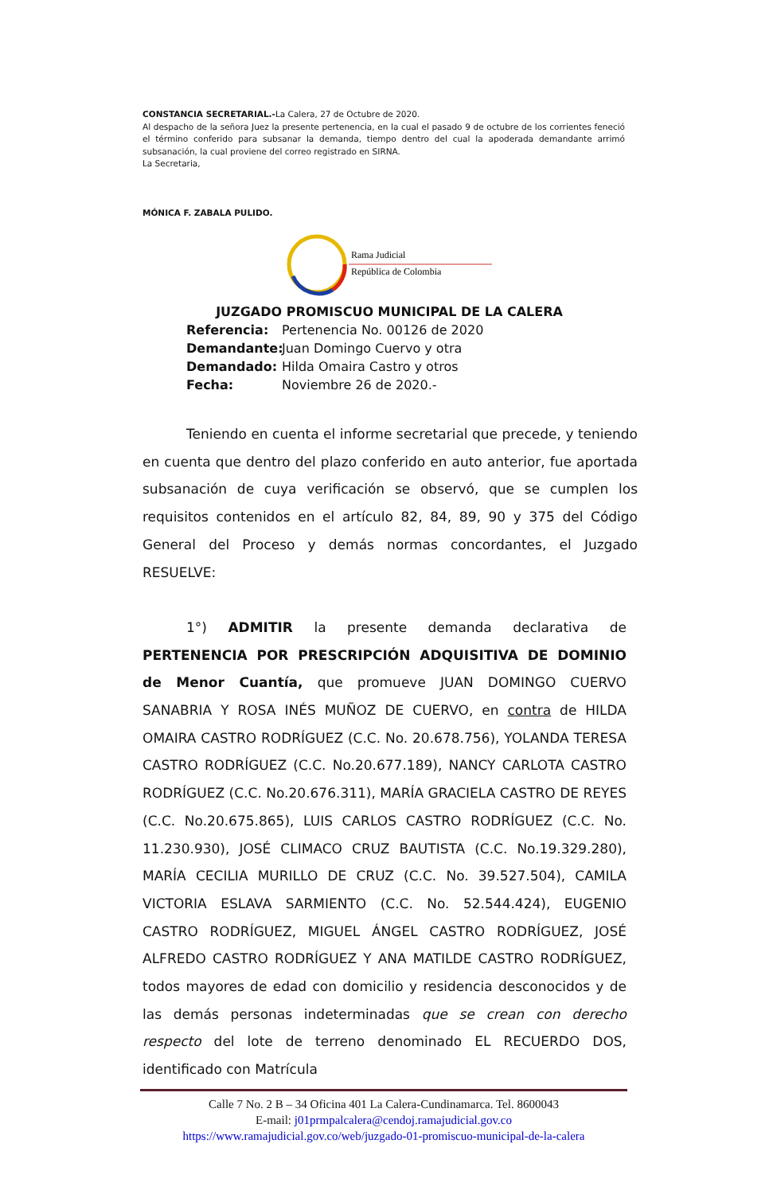CONSTANCIA SECRETARIAL.-La Calera, 27 de Octubre de 2020.
Al despacho de la señora Juez la presente pertenencia, en la cual el pasado 9 de octubre de los corrientes feneció el término conferido para subsanar la demanda, tiempo dentro del cual la apoderada demandante arrimó subsanación, la cual proviene del correo registrado en SIRNA.
La Secretaria,
MÓNICA F. ZABALA PULIDO.
Rama Judicial
República de Colombia
JUZGADO PROMISCUO MUNICIPAL DE LA CALERA
Referencia: Pertenencia No. 00126 de 2020
Demandante: Juan Domingo Cuervo y otra
Demandado: Hilda Omaira Castro y otros
Fecha: Noviembre 26 de 2020.-
Teniendo en cuenta el informe secretarial que precede, y teniendo en cuenta que dentro del plazo conferido en auto anterior, fue aportada subsanación de cuya verificación se observó, que se cumplen los requisitos contenidos en el artículo 82, 84, 89, 90 y 375 del Código General del Proceso y demás normas concordantes, el Juzgado RESUELVE:
1°) ADMITIR la presente demanda declarativa de PERTENENCIA POR PRESCRIPCIÓN ADQUISITIVA DE DOMINIO de Menor Cuantía, que promueve JUAN DOMINGO CUERVO SANABRIA Y ROSA INÉS MUÑOZ DE CUERVO, en contra de HILDA OMAIRA CASTRO RODRÍGUEZ (C.C. No. 20.678.756), YOLANDA TERESA CASTRO RODRÍGUEZ (C.C. No.20.677.189), NANCY CARLOTA CASTRO RODRÍGUEZ (C.C. No.20.676.311), MARÍA GRACIELA CASTRO DE REYES (C.C. No.20.675.865), LUIS CARLOS CASTRO RODRÍGUEZ (C.C. No. 11.230.930), JOSÉ CLIMACO CRUZ BAUTISTA (C.C. No.19.329.280), MARÍA CECILIA MURILLO DE CRUZ (C.C. No. 39.527.504), CAMILA VICTORIA ESLAVA SARMIENTO (C.C. No. 52.544.424), EUGENIO CASTRO RODRÍGUEZ, MIGUEL ÁNGEL CASTRO RODRÍGUEZ, JOSÉ ALFREDO CASTRO RODRÍGUEZ Y ANA MATILDE CASTRO RODRÍGUEZ, todos mayores de edad con domicilio y residencia desconocidos y de las demás personas indeterminadas que se crean con derecho respecto del lote de terreno denominado EL RECUERDO DOS, identificado con Matrícula
Calle 7 No. 2 B – 34 Oficina 401 La Calera-Cundinamarca. Tel. 8600043
E-mail: j01prmpalcalera@cendoj.ramajudicial.gov.co
https://www.ramajudicial.gov.co/web/juzgado-01-promiscuo-municipal-de-la-calera